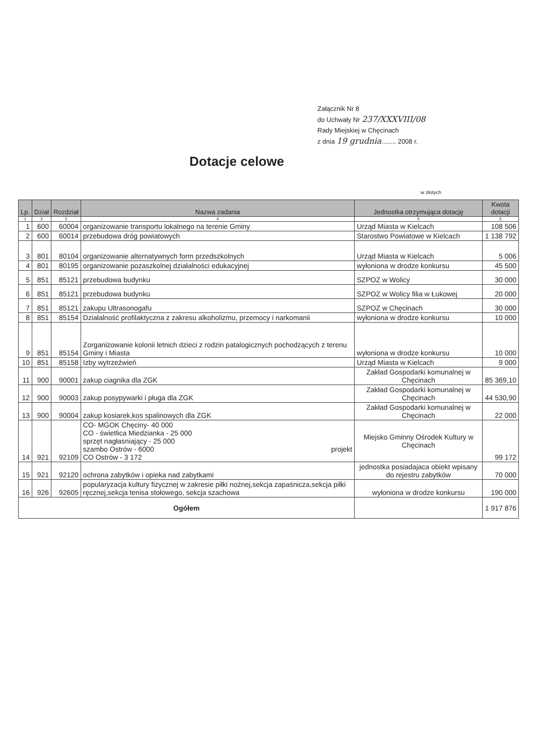Załącznik Nr 8
do Uchwały Nr 237/XXXVIII/08
Rady Miejskiej w Chęcinach
z dnia 19 grudnia........ 2008 r.
Dotacje celowe
w złotych
| Lp. | Dział | Rozdział | Nazwa zadania | Jednostka otrzymująca dotację | Kwota dotacji |
| --- | --- | --- | --- | --- | --- |
| 1 | 2 | 3 | 4 | 5 | 5 |
| 1 | 600 | 60004 | organizowanie transportu lokalnego na terenie Gminy | Urząd Miasta w Kielcach | 108 506 |
| 2 | 600 | 60014 | przebudowa dróg powiatowych | Starostwo Powiatowe w Kielcach | 1 138 792 |
| 3 | 801 | 80104 | organizowanie alternatywnych form przedszkolnych | Urząd Miasta w Kielcach | 5 006 |
| 4 | 801 | 80195 | organizowanie pozaszkolnej działalności edukacyjnej | wyłoniona w drodze konkursu | 45 500 |
| 5 | 851 | 85121 | przebudowa budynku | SZPOZ w Wolicy | 30 000 |
| 6 | 851 | 85121 | przebudowa budynku | SZPOZ w Wolicy filia w Łukowej | 20 000 |
| 7 | 851 | 85121 | zakupu Ultrasonogafu | SZPOZ w Chęcinach | 30 000 |
| 8 | 851 | 85154 | Działalność profilaktyczna z zakresu alkoholizmu, przemocy i narkomanii | wyłoniona w drodze konkursu | 10 000 |
| 9 | 851 | 85154 | Zorganizowanie kolonii letnich dzieci z rodzin patalogicznych pochodzących z terenu Gminy i Miasta | wyłoniona w drodze konkursu | 10 000 |
| 10 | 851 | 85158 | Izby wytrzeźwień | Urząd Miasta w Kielcach | 9 000 |
| 11 | 900 | 90001 | zakup ciagnika dla ZGK | Zakład Gospodarki komunalnej w Chęcinach | 85 369,10 |
| 12 | 900 | 90003 | zakup posypywarki i pługa dla ZGK | Zakład Gospodarki komunalnej w Chęcinach | 44 530,90 |
| 13 | 900 | 90004 | zakup kosiarek,kos spalinowych dla ZGK | Zakład Gospodarki komunalnej w Chęcinach | 22 000 |
| 14 | 921 | 92109 | CO- MGOK Chęciny- 40 000 CO - świetlica Miedzianka - 25 000 sprzęt nagłasniający - 25 000 szambo Ostrów - 6000 projekt CO Ostrów - 3 172 | Miejsko Gminny Ośrodek Kultury w Chęcinach | 99 172 |
| 15 | 921 | 92120 | ochrona zabytków i opieka nad zabytkami | jednostka posiadajaca obiekt wpisany do rejestru zabytków | 70 000 |
| 16 | 926 | 92605 | popularyzacja kultury fizycznej w zakresie piłki nożnej,sekcja zapaśnicza,sekcja piłki ręcznej,sekcja tenisa stołowego, sekcja szachowa | wyłoniona w drodze konkursu | 190 000 |
| Ogółem | | | | | 1 917 876 |